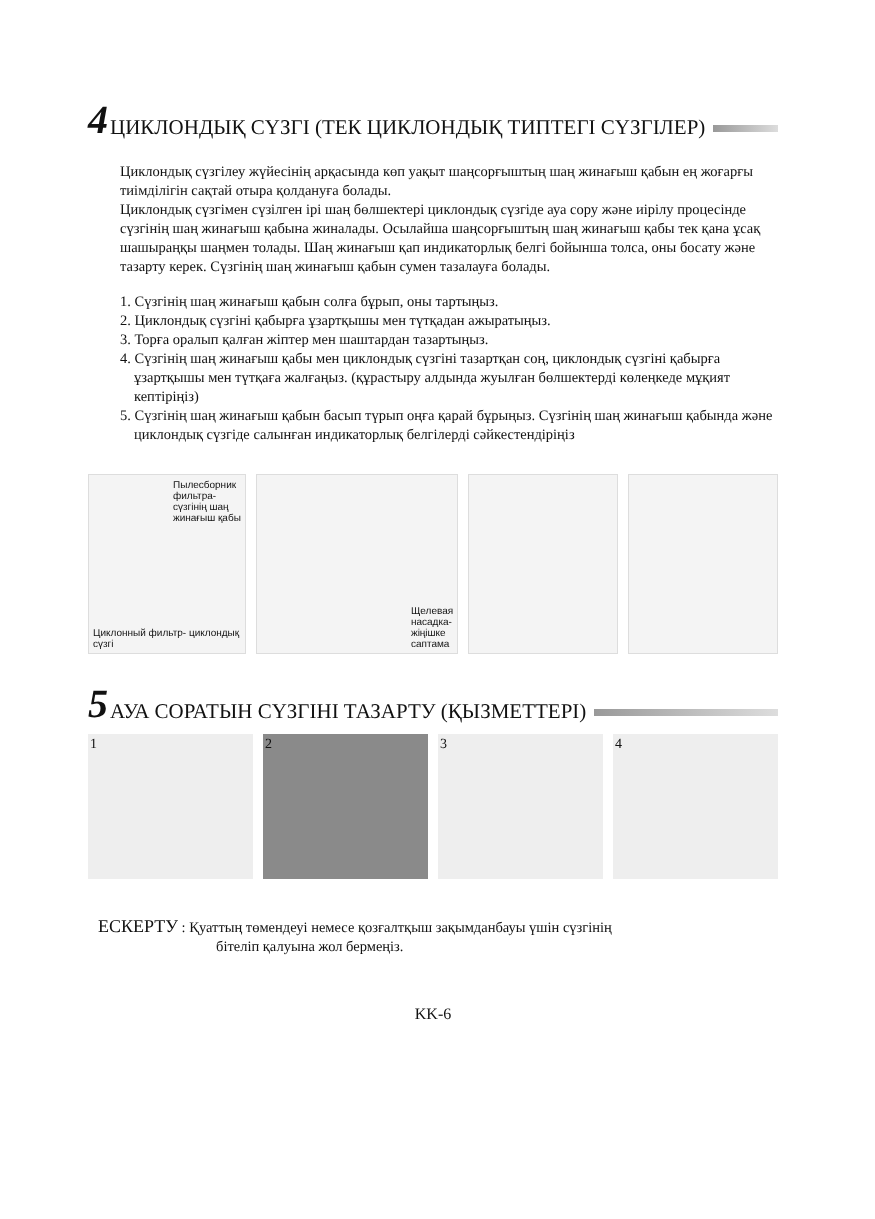4 ЦИКЛОНДЫҚ СҮЗГІ (ТЕК ЦИКЛОНДЫҚ ТИПТЕГІ СҮЗГІЛЕР)
Циклондық сүзгілеу жүйесінің арқасында көп уақыт шаңсорғыштың шаң жинағыш қабын ең жоғарғы тиімділігін сақтай отыра қолдануға болады.
Циклондық сүзгімен сүзілген ірі шаң бөлшектері циклондық сүзгіде ауа сору және иірілу процесінде сүзгінің шаң жинағыш қабына жиналады. Осылайша шаңсорғыштың шаң жинағыш қабы тек қана ұсақ шашыраңқы шаңмен толады. Шаң жинағыш қап индикаторлық белгі бойынша толса, оны босату және тазарту керек. Сүзгінің шаң жинағыш қабын сумен тазалауға болады.
1. Сүзгінің шаң жинағыш қабын солға бұрып, оны тартыңыз.
2. Циклондық сүзгіні қабырға ұзартқышы мен түтқадан ажыратыңыз.
3. Торға оралып қалған жіптер мен шаштардан тазартыңыз.
4. Сүзгінің шаң жинағыш қабы мен циклондық сүзгіні тазартқан соң, циклондық сүзгіні қабырға ұзартқышы мен түтқаға жалғаңыз. (құрастыру алдында жуылған бөлшектерді көлеңкеде мұқият кептіріңіз)
5. Сүзгінің шаң жинағыш қабын басып түрып оңға қарай бұрыңыз. Сүзгінің шаң жинағыш қабында және циклондық сүзгіде салынған индикаторлық белгілерді сәйкестендіріңіз
Пылесборник фильтра- сүзгінің шаң жинағыш қабы
Циклонный фильтр- циклондық сүзгі
Щелевая насадка- жіңішке саптама
5 АУА СОРАТЫН СҮЗГІНІ ТАЗАРТУ (ҚЫЗМЕТТЕРІ)
1 2 3 4
ЕСКЕРТУ : Қуаттың төмендеуі немесе қозғалтқыш зақымданбауы үшін сүзгінің
бітеліп қалуына жол бермеңіз.
KK-6